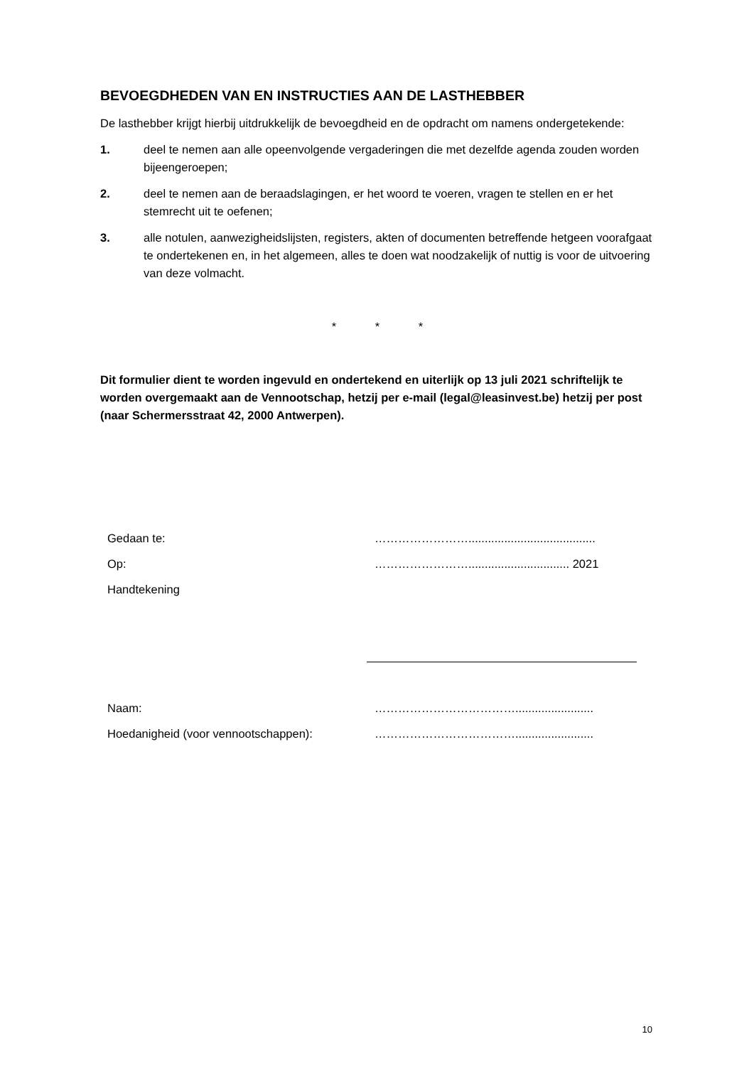BEVOEGDHEDEN VAN EN INSTRUCTIES AAN DE LASTHEBBER
De lasthebber krijgt hierbij uitdrukkelijk de bevoegdheid en de opdracht om namens ondergetekende:
1. deel te nemen aan alle opeenvolgende vergaderingen die met dezelfde agenda zouden worden bijeengeroepen;
2. deel te nemen aan de beraadslagingen, er het woord te voeren, vragen te stellen en er het stemrecht uit te oefenen;
3. alle notulen, aanwezigheidslijsten, registers, akten of documenten betreffende hetgeen voorafgaat te ondertekenen en, in het algemeen, alles te doen wat noodzakelijk of nuttig is voor de uitvoering van deze volmacht.
* * *
Dit formulier dient te worden ingevuld en ondertekend en uiterlijk op 13 juli 2021 schriftelijk te worden overgemaakt aan de Vennootschap, hetzij per e-mail (legal@leasinvest.be) hetzij per post (naar Schermersstraat 42, 2000 Antwerpen).
Gedaan te:
…………………….......................................
Op:
……………………............................... 2021
Handtekening
Naam:
………………………………........................
Hoedanigheid (voor vennootschappen):
………………………………........................
10